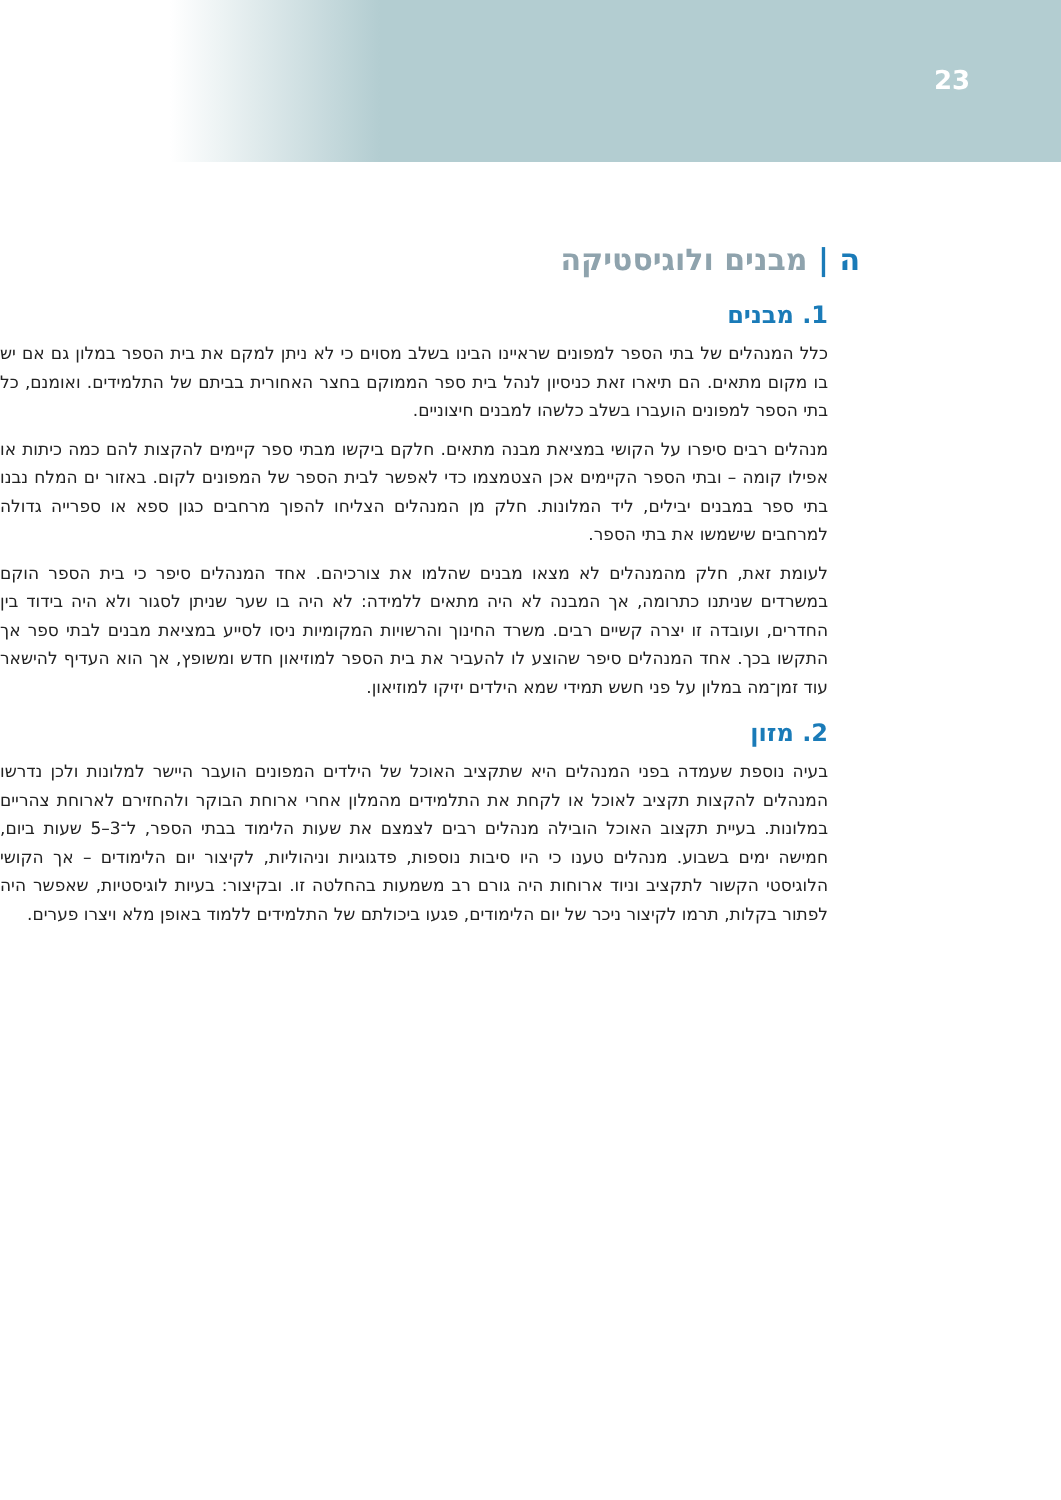23
ה | מבנים ולוגיסטיקה
1. מבנים
כלל המנהלים של בתי הספר למפונים שראיינו הבינו בשלב מסוים כי לא ניתן למקם את בית הספר במלון גם אם יש בו מקום מתאים. הם תיארו זאת כניסיון לנהל בית ספר הממוקם בחצר האחורית בביתם של התלמידים. ואומנם, כל בתי הספר למפונים הועברו בשלב כלשהו למבנים חיצוניים.
מנהלים רבים סיפרו על הקושי במציאת מבנה מתאים. חלקם ביקשו מבתי ספר קיימים להקצות להם כמה כיתות או אפילו קומה – ובתי הספר הקיימים אכן הצטמצמו כדי לאפשר לבית הספר של המפונים לקום. באזור ים המלח נבנו בתי ספר במבנים יבילים, ליד המלונות. חלק מן המנהלים הצליחו להפוך מרחבים כגון ספא או ספרייה גדולה למרחבים שישמשו את בתי הספר.
לעומת זאת, חלק מהמנהלים לא מצאו מבנים שהלמו את צורכיהם. אחד המנהלים סיפר כי בית הספר הוקם במשרדים שניתנו כתרומה, אך המבנה לא היה מתאים ללמידה: לא היה בו שער שניתן לסגור ולא היה בידוד בין החדרים, ועובדה זו יצרה קשיים רבים. משרד החינוך והרשויות המקומיות ניסו לסייע במציאת מבנים לבתי ספר אך התקשו בכך. אחד המנהלים סיפר שהוצע לו להעביר את בית הספר למוזיאון חדש ומשופץ, אך הוא העדיף להישאר עוד זמן־מה במלון על פני חשש תמידי שמא הילדים יזיקו למוזיאון.
2. מזון
בעיה נוספת שעמדה בפני המנהלים היא שתקציב האוכל של הילדים המפונים הועבר היישר למלונות ולכן נדרשו המנהלים להקצות תקציב לאוכל או לקחת את התלמידים מהמלון אחרי ארוחת הבוקר ולהחזירם לארוחת צהריים במלונות. בעיית תקצוב האוכל הובילה מנהלים רבים לצמצם את שעות הלימוד בבתי הספר, ל־3–5 שעות ביום, חמישה ימים בשבוע. מנהלים טענו כי היו סיבות נוספות, פדגוגיות וניהוליות, לקיצור יום הלימודים – אך הקושי הלוגיסטי הקשור לתקציב וניוד ארוחות היה גורם רב משמעות בהחלטה זו. ובקיצור: בעיות לוגיסטיות, שאפשר היה לפתור בקלות, תרמו לקיצור ניכר של יום הלימודים, פגעו ביכולתם של התלמידים ללמוד באופן מלא ויצרו פערים.